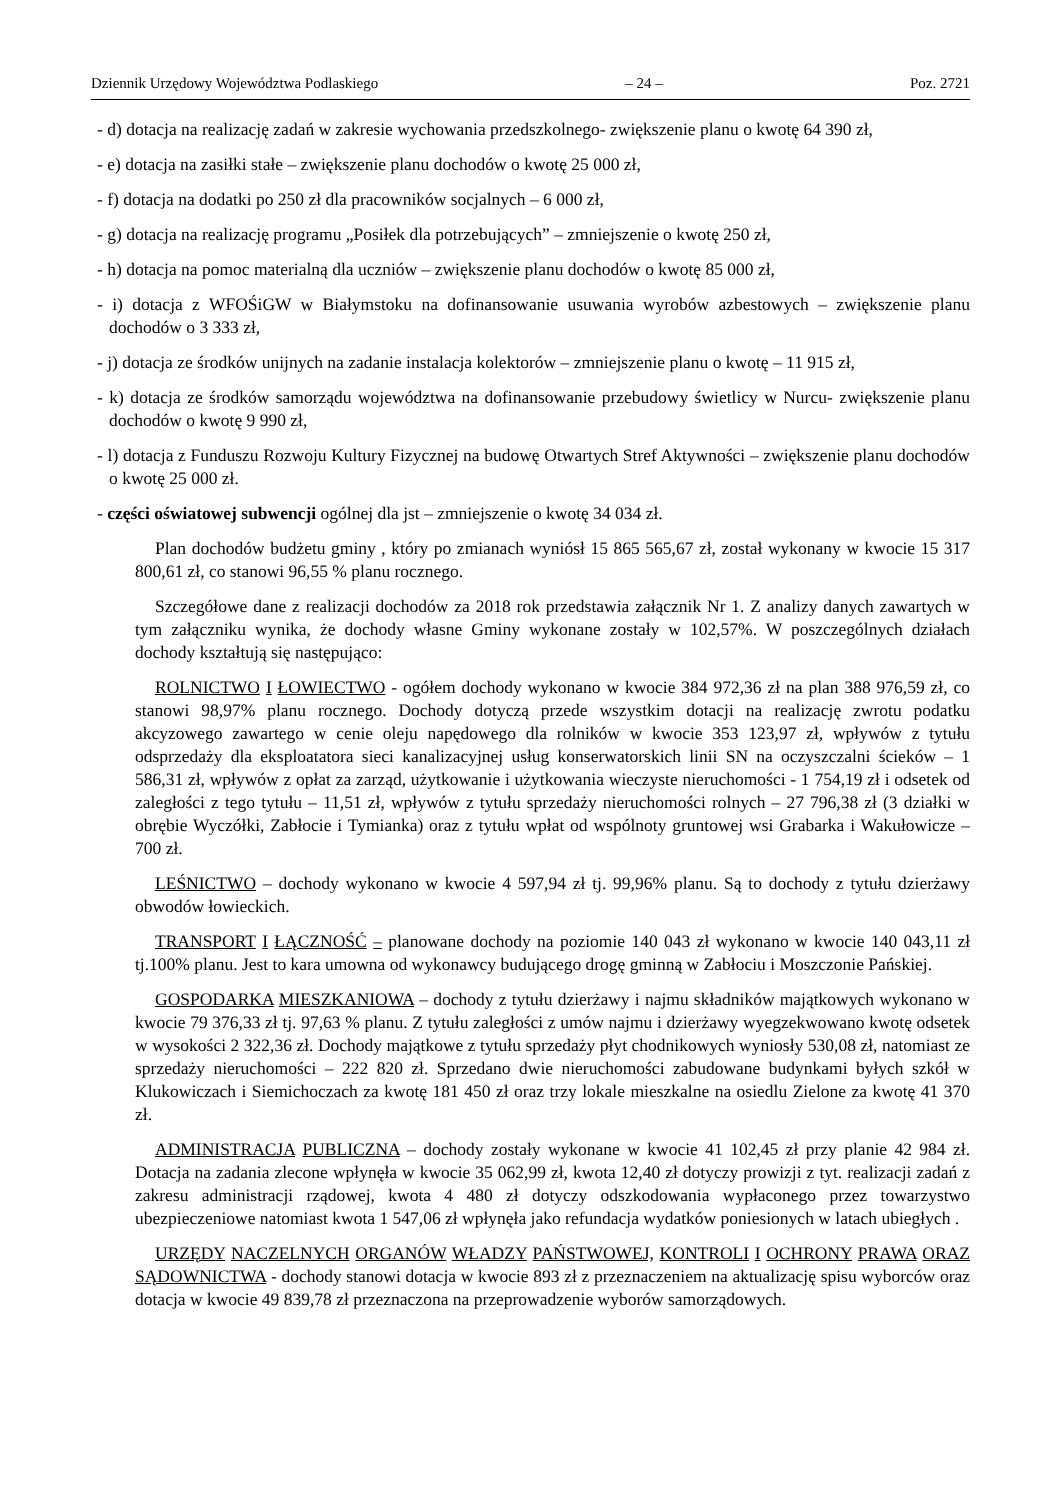Dziennik Urzędowy Województwa Podlaskiego – 24 – Poz. 2721
- d) dotacja na realizację zadań w zakresie wychowania przedszkolnego- zwiększenie planu o kwotę 64 390 zł,
- e) dotacja na zasiłki stałe – zwiększenie planu dochodów o kwotę 25 000 zł,
- f) dotacja na dodatki po 250 zł dla pracowników socjalnych – 6 000 zł,
- g) dotacja na realizację programu „Posiłek dla potrzebujących” – zmniejszenie o kwotę 250 zł,
- h) dotacja na pomoc materialną dla uczniów – zwiększenie planu dochodów o kwotę 85 000 zł,
- i) dotacja z WFOŚiGW w Białymstoku na dofinansowanie usuwania wyrobów azbestowych – zwiększenie planu dochodów o 3 333 zł,
- j) dotacja ze środków unijnych na zadanie instalacja kolektorów – zmniejszenie planu o kwotę – 11 915 zł,
- k) dotacja ze środków samorządu województwa na dofinansowanie przebudowy świetlicy w Nurcu- zwiększenie planu dochodów o kwotę 9 990 zł,
- l) dotacja z Funduszu Rozwoju Kultury Fizycznej na budowę Otwartych Stref Aktywności – zwiększenie planu dochodów o kwotę 25 000 zł.
- części oświatowej subwencji ogólnej dla jst – zmniejszenie o kwotę 34 034 zł.
Plan dochodów budżetu gminy , który po zmianach wyniósł 15 865 565,67 zł, został wykonany w kwocie 15 317 800,61 zł, co stanowi 96,55 % planu rocznego.
Szczegółowe dane z realizacji dochodów za 2018 rok przedstawia załącznik Nr 1. Z analizy danych zawartych w tym załączniku wynika, że dochody własne Gminy wykonane zostały w 102,57%. W poszczególnych działach dochody kształtują się następująco:
ROLNICTWO I ŁOWIECTWO - ogółem dochody wykonano w kwocie 384 972,36 zł na plan 388 976,59 zł, co stanowi 98,97% planu rocznego. Dochody dotyczą przede wszystkim dotacji na realizację zwrotu podatku akcyzowego zawartego w cenie oleju napędowego dla rolników w kwocie 353 123,97 zł, wpływów z tytułu odsprzedaży dla eksploatatora sieci kanalizacyjnej usług konserwatorskich linii SN na oczyszczalni ścieków – 1 586,31 zł, wpływów z opłat za zarząd, użytkowanie i użytkowania wieczyste nieruchomości - 1 754,19 zł i odsetek od zaległości z tego tytułu – 11,51 zł, wpływów z tytułu sprzedaży nieruchomości rolnych – 27 796,38 zł (3 działki w obrębie Wyczółki, Zabłocie i Tymianka) oraz z tytułu wpłat od wspólnoty gruntowej wsi Grabarka i Wakułowicze – 700 zł.
LEŚNICTWO – dochody wykonano w kwocie 4 597,94 zł tj. 99,96% planu. Są to dochody z tytułu dzierżawy obwodów łowieckich.
TRANSPORT I ŁĄCZNOŚĆ – planowane dochody na poziomie 140 043 zł wykonano w kwocie 140 043,11 zł tj.100% planu. Jest to kara umowna od wykonawcy budującego drogę gminną w Zabłociu i Moszczonie Pańskiej.
GOSPODARKA MIESZKANIOWA – dochody z tytułu dzierżawy i najmu składników majątkowych wykonano w kwocie 79 376,33 zł tj. 97,63 % planu. Z tytułu zaległości z umów najmu i dzierżawy wyegzekwowano kwotę odsetek w wysokości 2 322,36 zł. Dochody majątkowe z tytułu sprzedaży płyt chodnikowych wyniosły 530,08 zł, natomiast ze sprzedaży nieruchomości – 222 820 zł. Sprzedano dwie nieruchomości zabudowane budynkami byłych szkół w Klukowiczach i Siemichoczach za kwotę 181 450 zł oraz trzy lokale mieszkalne na osiedlu Zielone za kwotę 41 370 zł.
ADMINISTRACJA PUBLICZNA – dochody zostały wykonane w kwocie 41 102,45 zł przy planie 42 984 zł. Dotacja na zadania zlecone wpłynęła w kwocie 35 062,99 zł, kwota 12,40 zł dotyczy prowizji z tyt. realizacji zadań z zakresu administracji rządowej, kwota 4 480 zł dotyczy odszkodowania wypłaconego przez towarzystwo ubezpieczeniowe natomiast kwota 1 547,06 zł wpłynęła jako refundacja wydatków poniesionych w latach ubiegłych .
URZĘDY NACZELNYCH ORGANÓW WŁADZY PAŃSTWOWEJ, KONTROLI I OCHRONY PRAWA ORAZ SĄDOWNICTWA - dochody stanowi dotacja w kwocie 893 zł z przeznaczeniem na aktualizację spisu wyborców oraz dotacja w kwocie 49 839,78 zł przeznaczona na przeprowadzenie wyborów samorządowych.